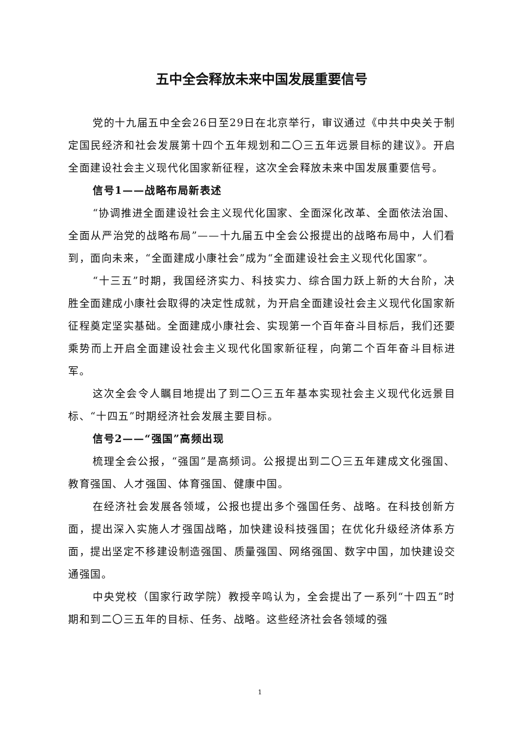五中全会释放未来中国发展重要信号
党的十九届五中全会26日至29日在北京举行，审议通过《中共中央关于制定国民经济和社会发展第十四个五年规划和二〇三五年远景目标的建议》。开启全面建设社会主义现代化国家新征程，这次全会释放未来中国发展重要信号。
信号1——战略布局新表述
“协调推进全面建设社会主义现代化国家、全面深化改革、全面依法治国、全面从严治党的战略布局”——十九届五中全会公报提出的战略布局中，人们看到，面向未来，“全面建成小康社会”成为“全面建设社会主义现代化国家”。
“十三五”时期，我国经济实力、科技实力、综合国力跃上新的大台阶，决胜全面建成小康社会取得的决定性成就，为开启全面建设社会主义现代化国家新征程奠定坚实基础。全面建成小康社会、实现第一个百年奋斗目标后，我们还要乘势而上开启全面建设社会主义现代化国家新征程，向第二个百年奋斗目标进军。
这次全会令人瞩目地提出了到二〇三五年基本实现社会主义现代化远景目标、“十四五”时期经济社会发展主要目标。
信号2——“强国”高频出现
梳理全会公报，“强国”是高频词。公报提出到二〇三五年建成文化强国、教育强国、人才强国、体育强国、健康中国。
在经济社会发展各领域，公报也提出多个强国任务、战略。在科技创新方面，提出深入实施人才强国战略，加快建设科技强国；在优化升级经济体系方面，提出坚定不移建设制造强国、质量强国、网络强国、数字中国，加快建设交通强国。
中央党校（国家行政学院）教授辛鸣认为，全会提出了一系列“十四五”时期和到二〇三五年的目标、任务、战略。这些经济社会各领域的强
1